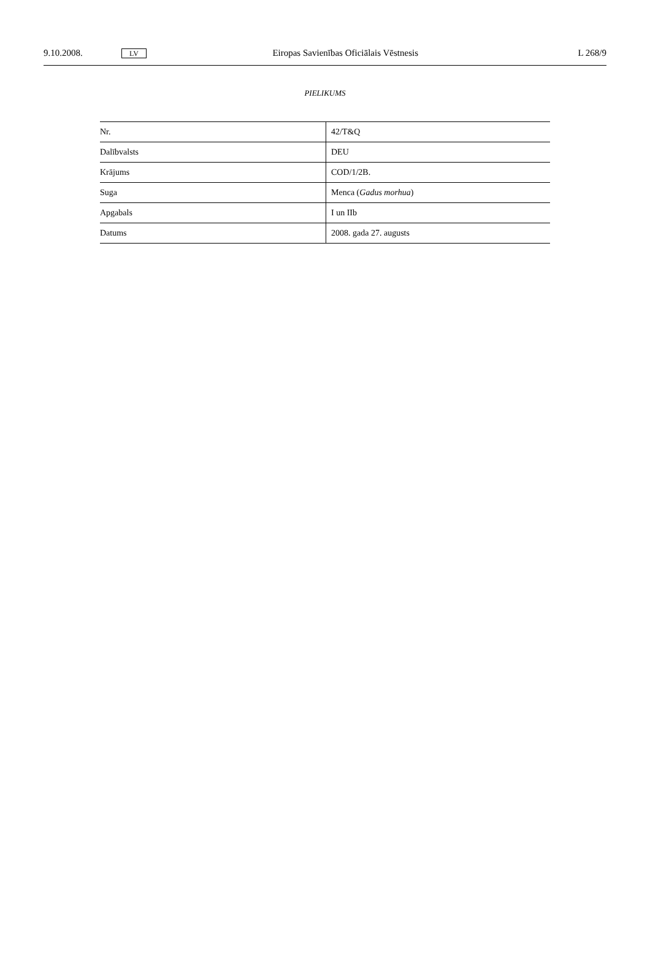9.10.2008. LV Eiropas Savienības Oficiālais Vēstnesis L 268/9
PIELIKUMS
| Nr. | 42/T&Q |
| Dalībvalsts | DEU |
| Krājums | COD/1/2B. |
| Suga | Menca ( Gadus morhua ) |
| Apgabals | I un IIb |
| Datums | 2008. gada 27. augusts |